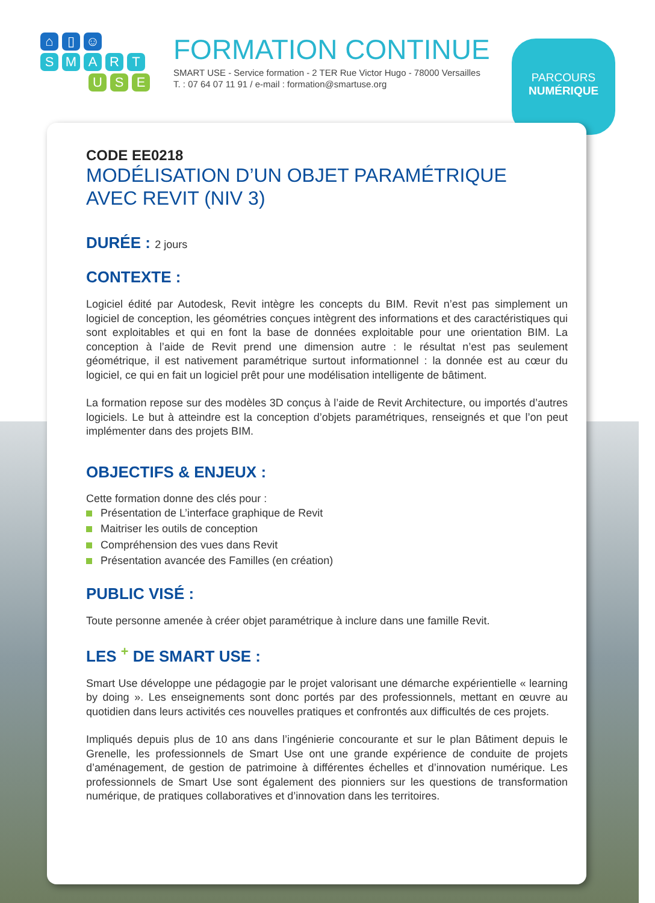⌂ ▯ ☺
SMART
U S E
FORMATION CONTINUE
SMART USE - Service formation - 2 TER Rue Victor Hugo - 78000 Versailles
T. : 07 64 07 11 91 / e-mail : formation@smartuse.org
PARCOURS
NUMÉRIQUE
CODE EE0218
MODÉLISATION D’UN OBJET PARAMÉTRIQUE
AVEC REVIT (NIV 3)
DURÉE : 2 jours
CONTEXTE :
Logiciel édité par Autodesk, Revit intègre les concepts du BIM. Revit n’est pas simplement un logiciel de conception, les géométries conçues intègrent des informations et des caractéristiques qui sont exploitables et qui en font la base de données exploitable pour une orientation BIM. La conception à l’aide de Revit prend une dimension autre : le résultat n’est pas seulement géométrique, il est nativement paramétrique surtout informationnel : la donnée est au cœur du logiciel, ce qui en fait un logiciel prêt pour une modélisation intelligente de bâtiment.
La formation repose sur des modèles 3D conçus à l’aide de Revit Architecture, ou importés d’autres logiciels. Le but à atteindre est la conception d’objets paramétriques, renseignés et que l’on peut implémenter dans des projets BIM.
OBJECTIFS & ENJEUX :
Cette formation donne des clés pour :
Présentation de L’interface graphique de Revit
Maitriser les outils de conception
Compréhension des vues dans Revit
Présentation avancée des Familles (en création)
PUBLIC VISÉ :
Toute personne amenée à créer objet paramétrique à inclure dans une famille Revit.
LES <sup>+</sup> DE SMART USE :
Smart Use développe une pédagogie par le projet valorisant une démarche expérientielle « learning by doing ». Les enseignements sont donc portés par des professionnels, mettant en œuvre au quotidien dans leurs activités ces nouvelles pratiques et confrontés aux difficultés de ces projets.
Impliqués depuis plus de 10 ans dans l’ingénierie concourante et sur le plan Bâtiment depuis le Grenelle, les professionnels de Smart Use ont une grande expérience de conduite de projets d’aménagement, de gestion de patrimoine à différentes échelles et d’innovation numérique. Les professionnels de Smart Use sont également des pionniers sur les questions de transformation numérique, de pratiques collaboratives et d’innovation dans les territoires.